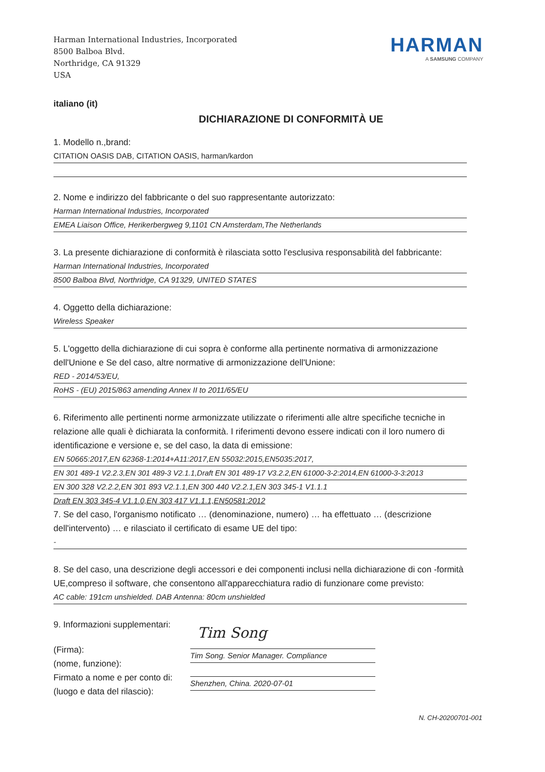Harman International Industries, Incorporated
8500 Balboa Blvd.
Northridge, CA 91329
USA
HARMAN
A SAMSUNG COMPANY
italiano (it)
DICHIARAZIONE DI CONFORMITÀ UE
1. Modello n.,brand:
CITATION OASIS DAB, CITATION OASIS, harman/kardon
2. Nome e indirizzo del fabbricante o del suo rappresentante autorizzato:
Harman International Industries, Incorporated
EMEA Liaison Office, Herikerbergweg 9,1101 CN Amsterdam,The Netherlands
3. La presente dichiarazione di conformità è rilasciata sotto l'esclusiva responsabilità del fabbricante:
Harman International Industries, Incorporated
8500 Balboa Blvd, Northridge, CA 91329, UNITED STATES
4. Oggetto della dichiarazione:
Wireless Speaker
5. L'oggetto della dichiarazione di cui sopra è conforme alla pertinente normativa di armonizzazione dell'Unione e Se del caso, altre normative di armonizzazione dell'Unione:
RED - 2014/53/EU,
RoHS - (EU) 2015/863 amending Annex II to 2011/65/EU
6. Riferimento alle pertinenti norme armonizzate utilizzate o riferimenti alle altre specifiche tecniche in relazione alle quali è dichiarata la conformità. I riferimenti devono essere indicati con il loro numero di identificazione e versione e, se del caso, la data di emissione:
EN 50665:2017,EN 62368-1:2014+A11:2017,EN 55032:2015,EN5035:2017,
EN 301 489-1 V2.2.3,EN 301 489-3 V2.1.1,Draft EN 301 489-17 V3.2.2,EN 61000-3-2:2014,EN 61000-3-3:2013
EN 300 328 V2.2.2,EN 301 893 V2.1.1,EN 300 440 V2.2.1,EN 303 345-1 V1.1.1
Draft EN 303 345-4 V1.1.0,EN 303 417 V1.1.1,EN50581:2012
7. Se del caso, l'organismo notificato … (denominazione, numero) … ha effettuato … (descrizione dell'intervento) … e rilasciato il certificato di esame UE del tipo:
-
8. Se del caso, una descrizione degli accessori e dei componenti inclusi nella dichiarazione di con -formità UE,compreso il software, che consentono all'apparecchiatura radio di funzionare come previsto:
AC cable: 191cm unshielded. DAB Antenna: 80cm unshielded
9. Informazioni supplementari:
(Firma):
(nome, funzione):
Firmato a nome e per conto di:
(luogo e data del rilascio):
Tim Song
Tim Song. Senior Manager. Compliance
Shenzhen, China. 2020-07-01
N. CH-20200701-001